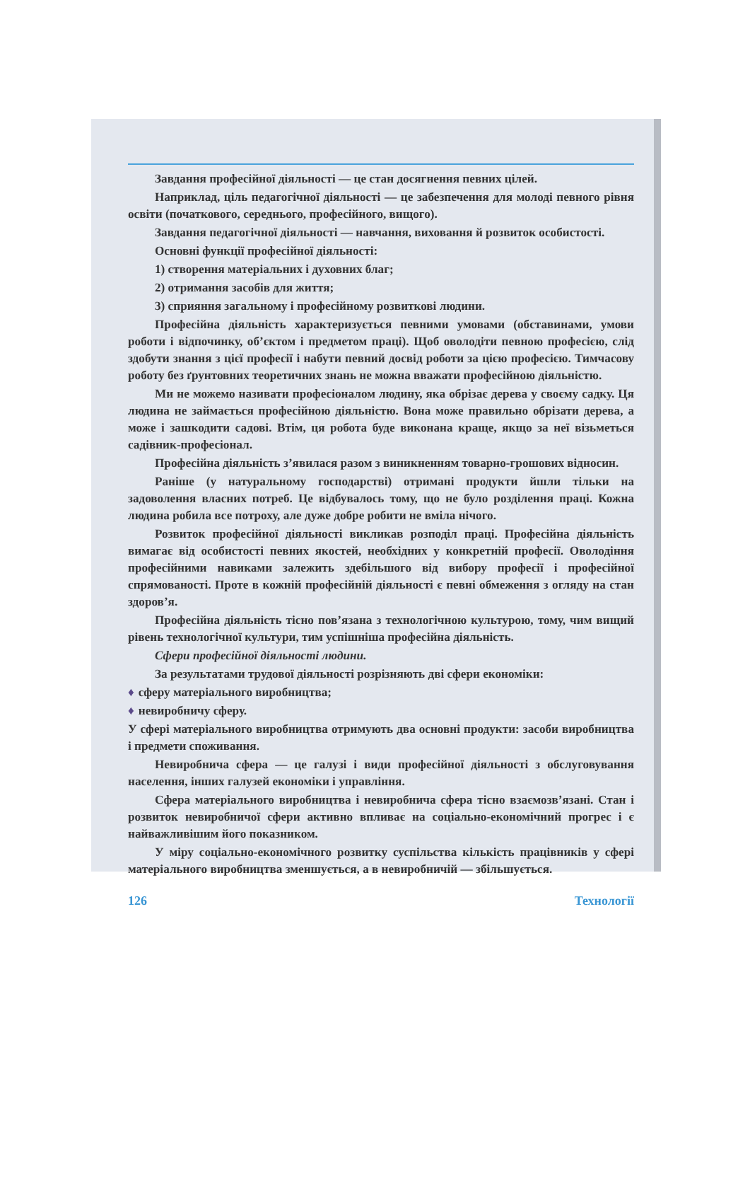Завдання професійної діяльності — це стан досягнення певних цілей.
Наприклад, ціль педагогічної діяльності — це забезпечення для молоді певного рівня освіти (початкового, середнього, професійного, вищого).
Завдання педагогічної діяльності — навчання, виховання й розвиток особистості.
Основні функції професійної діяльності:
1) створення матеріальних і духовних благ;
2) отримання засобів для життя;
3) сприяння загальному і професійному розвиткові людини.
Професійна діяльність характеризується певними умовами (обставинами, умови роботи і відпочинку, об’єктом і предметом праці). Щоб оволодіти певною професією, слід здобути знання з цієї професії і набути певний досвід роботи за цією професією. Тимчасову роботу без ґрунтовних теоретичних знань не можна вважати професійною діяльністю.
Ми не можемо називати професіоналом людину, яка обрізає дерева у своєму садку. Ця людина не займається професійною діяльністю. Вона може правильно обрізати дерева, а може і зашкодити садові. Втім, ця робота буде виконана краще, якщо за неї візьметься садівник-професіонал.
Професійна діяльність з’явилася разом з виникненням товарно-грошових відносин.
Раніше (у натуральному господарстві) отримані продукти йшли тільки на задоволення власних потреб. Це відбувалось тому, що не було розділення праці. Кожна людина робила все потроху, але дуже добре робити не вміла нічого.
Розвиток професійної діяльності викликав розподіл праці. Професійна діяльність вимагає від особистості певних якостей, необхідних у конкретній професії. Оволодіння професійними навиками залежить здебільшого від вибору професії і професійної спрямованості. Проте в кожній професійній діяльності є певні обмеження з огляду на стан здоров’я.
Професійна діяльність тісно пов’язана з технологічною культурою, тому, чим вищий рівень технологічної культури, тим успішніша професійна діяльність.
Сфери професійної діяльності людини.
За результатами трудової діяльності розрізняють дві сфери економіки:
♦ сферу матеріального виробництва;
♦ невиробничу сферу.
У сфері матеріального виробництва отримують два основні продукти: засоби виробництва і предмети споживання.
Невиробнича сфера — це галузі і види професійної діяльності з обслуговування населення, інших галузей економіки і управління.
Сфера матеріального виробництва і невиробнича сфера тісно взаємозв’язані. Стан і розвиток невиробничої сфери активно впливає на соціально-економічний прогрес і є найважливішим його показником.
У міру соціально-економічного розвитку суспільства кількість працівників у сфері матеріального виробництва зменшується, а в невиробничій — збільшується.
126 Технології